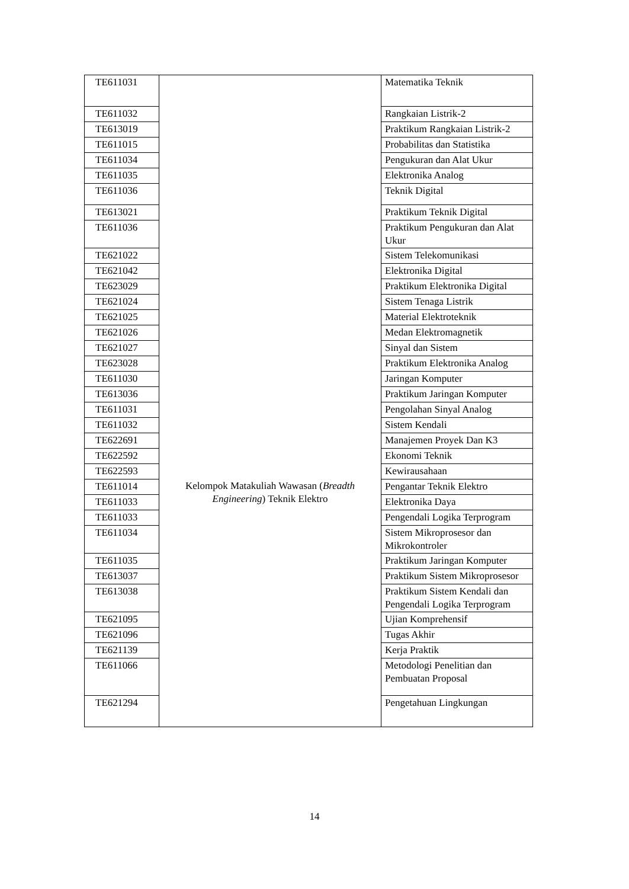| TE611031 | | Matematika Teknik |
| TE611032 | | Rangkaian Listrik-2 |
| TE613019 | | Praktikum Rangkaian Listrik-2 |
| TE611015 | | Probabilitas dan Statistika |
| TE611034 | | Pengukuran dan Alat Ukur |
| TE611035 | | Elektronika Analog |
| TE611036 | | Teknik Digital |
| TE613021 | | Praktikum Teknik Digital |
| TE611036 | | Praktikum Pengukuran dan Alat Ukur |
| TE621022 | | Sistem Telekomunikasi |
| TE621042 | | Elektronika Digital |
| TE623029 | | Praktikum Elektronika Digital |
| TE621024 | | Sistem Tenaga Listrik |
| TE621025 | | Material Elektroteknik |
| TE621026 | | Medan Elektromagnetik |
| TE621027 | | Sinyal dan Sistem |
| TE623028 | | Praktikum Elektronika Analog |
| TE611030 | | Jaringan Komputer |
| TE613036 | | Praktikum Jaringan Komputer |
| TE611031 | | Pengolahan Sinyal Analog |
| TE611032 | | Sistem Kendali |
| TE622691 | | Manajemen Proyek Dan K3 |
| TE622592 | | Ekonomi Teknik |
| TE622593 | | Kewirausahaan |
| TE611014 | Kelompok Matakuliah Wawasan ( Breadth Engineering ) Teknik Elektro | Pengantar Teknik Elektro |
| TE611033 | | Elektronika Daya |
| TE611033 | | Pengendali Logika Terprogram |
| TE611034 | | Sistem Mikroprosesor dan Mikrokontroler |
| TE611035 | | Praktikum Jaringan Komputer |
| TE613037 | | Praktikum Sistem Mikroprosesor |
| TE613038 | | Praktikum Sistem Kendali dan Pengendali Logika Terprogram |
| TE621095 | | Ujian Komprehensif |
| TE621096 | | Tugas Akhir |
| TE621139 | | Kerja Praktik |
| TE611066 | | Metodologi Penelitian dan Pembuatan Proposal |
| TE621294 | | Pengetahuan Lingkungan |
14